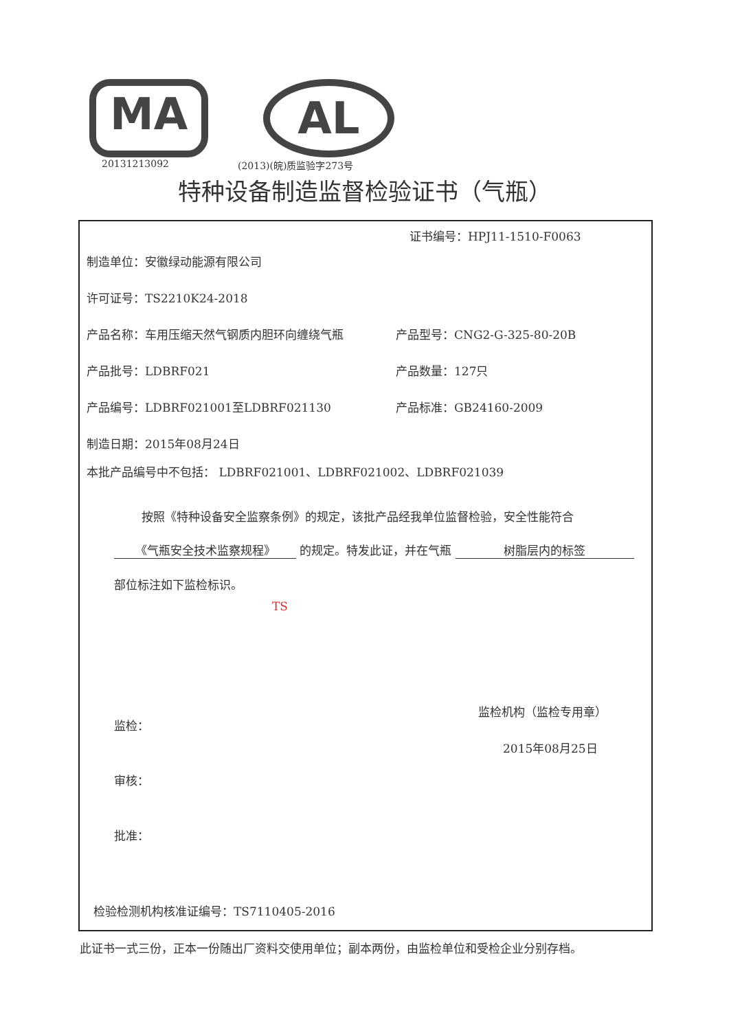MA
AL
20131213092 (2013)(皖)质监验字273号
特种设备制造监督检验证书（气瓶）
证书编号：HPJ11-1510-F0063
制造单位：安徽绿动能源有限公司
许可证号：TS2210K24-2018
产品名称：车用压缩天然气钢质内胆环向缠绕气瓶 产品型号：CNG2-G-325-80-20B
产品批号：LDBRF021 产品数量：127只
产品编号：LDBRF021001至LDBRF021130 产品标准：GB24160-2009
制造日期：2015年08月24日
本批产品编号中不包括： LDBRF021001、LDBRF021002、LDBRF021039
按照《特种设备安全监察条例》的规定，该批产品经我单位监督检验，安全性能符合
《气瓶安全技术监察规程》 的规定。特发此证，并在气瓶 树脂层内的标签
部位标注如下监检标识。
TS
监检：
审核：
批准：
监检机构（监检专用章）
2015年08月25日
检验检测机构核准证编号：TS7110405-2016
此证书一式三份，正本一份随出厂资料交使用单位；副本两份，由监检单位和受检企业分别存档。